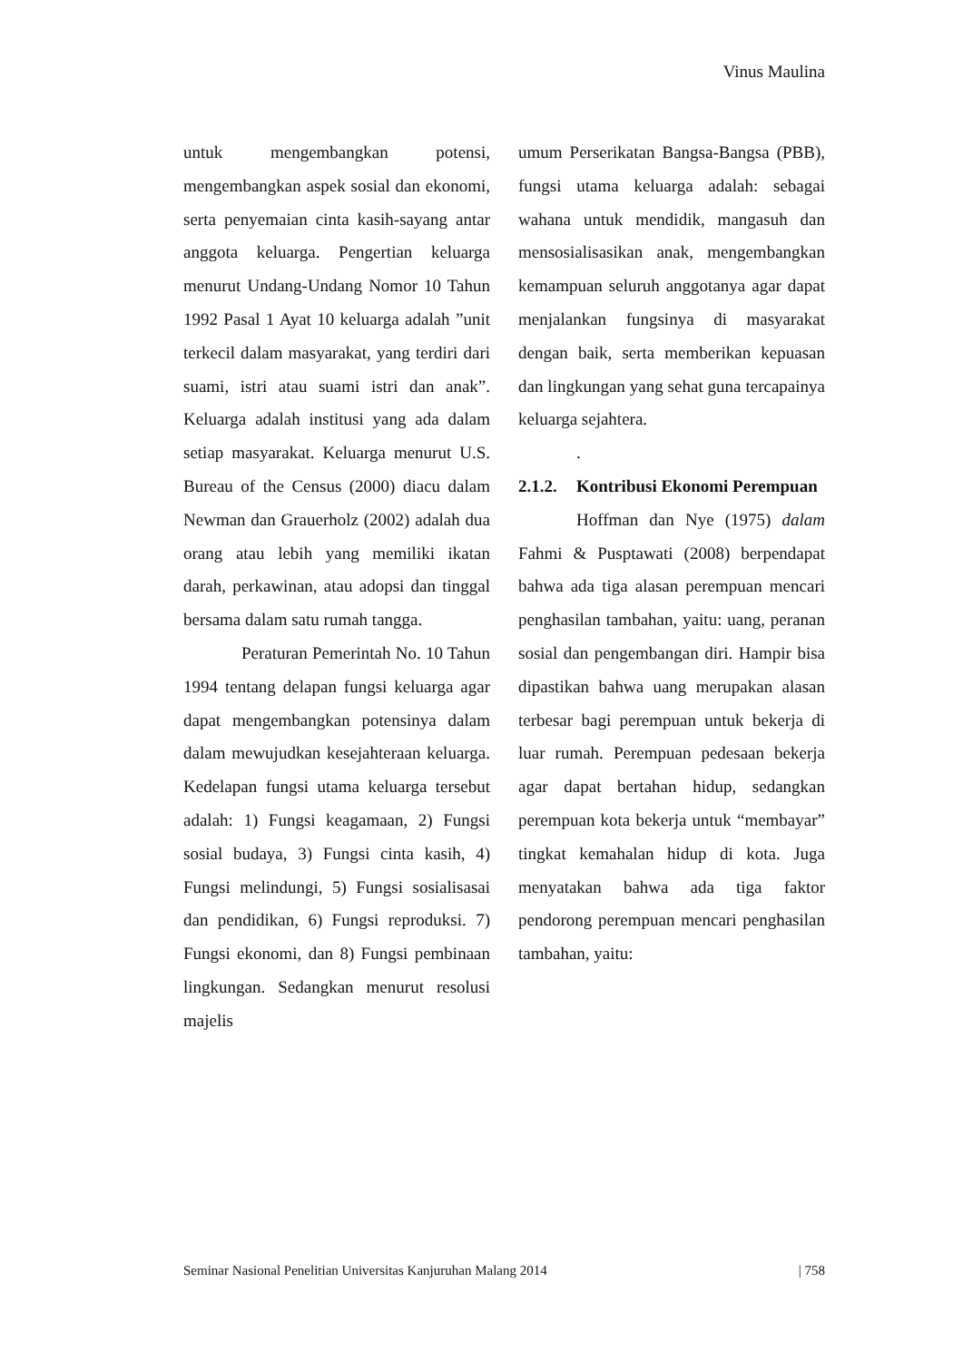Vinus Maulina
untuk mengembangkan potensi, mengembangkan aspek sosial dan ekonomi, serta penyemaian cinta kasih-sayang antar anggota keluarga. Pengertian keluarga menurut Undang-Undang Nomor 10 Tahun 1992 Pasal 1 Ayat 10 keluarga adalah ”unit terkecil dalam masyarakat, yang terdiri dari suami, istri atau suami istri dan anak”. Keluarga adalah institusi yang ada dalam setiap masyarakat. Keluarga menurut U.S. Bureau of the Census (2000) diacu dalam Newman dan Grauerholz (2002) adalah dua orang atau lebih yang memiliki ikatan darah, perkawinan, atau adopsi dan tinggal bersama dalam satu rumah tangga.
Peraturan Pemerintah No. 10 Tahun 1994 tentang delapan fungsi keluarga agar dapat mengembangkan potensinya dalam dalam mewujudkan kesejahteraan keluarga. Kedelapan fungsi utama keluarga tersebut adalah: 1) Fungsi keagamaan, 2) Fungsi sosial budaya, 3) Fungsi cinta kasih, 4) Fungsi melindungi, 5) Fungsi sosialisasai dan pendidikan, 6) Fungsi reproduksi. 7) Fungsi ekonomi, dan 8) Fungsi pembinaan lingkungan. Sedangkan menurut resolusi majelis
umum Perserikatan Bangsa-Bangsa (PBB), fungsi utama keluarga adalah: sebagai wahana untuk mendidik, mangasuh dan mensosialisasikan anak, mengembangkan kemampuan seluruh anggotanya agar dapat menjalankan fungsinya di masyarakat dengan baik, serta memberikan kepuasan dan lingkungan yang sehat guna tercapainya keluarga sejahtera.
.
2.1.2. Kontribusi Ekonomi Perempuan
Hoffman dan Nye (1975) dalam Fahmi & Pusptawati (2008) berpendapat bahwa ada tiga alasan perempuan mencari penghasilan tambahan, yaitu: uang, peranan sosial dan pengembangan diri. Hampir bisa dipastikan bahwa uang merupakan alasan terbesar bagi perempuan untuk bekerja di luar rumah. Perempuan pedesaan bekerja agar dapat bertahan hidup, sedangkan perempuan kota bekerja untuk “membayar” tingkat kemahalan hidup di kota. Juga menyatakan bahwa ada tiga faktor pendorong perempuan mencari penghasilan tambahan, yaitu:
Seminar Nasional Penelitian Universitas Kanjuruhan Malang 2014 | 758